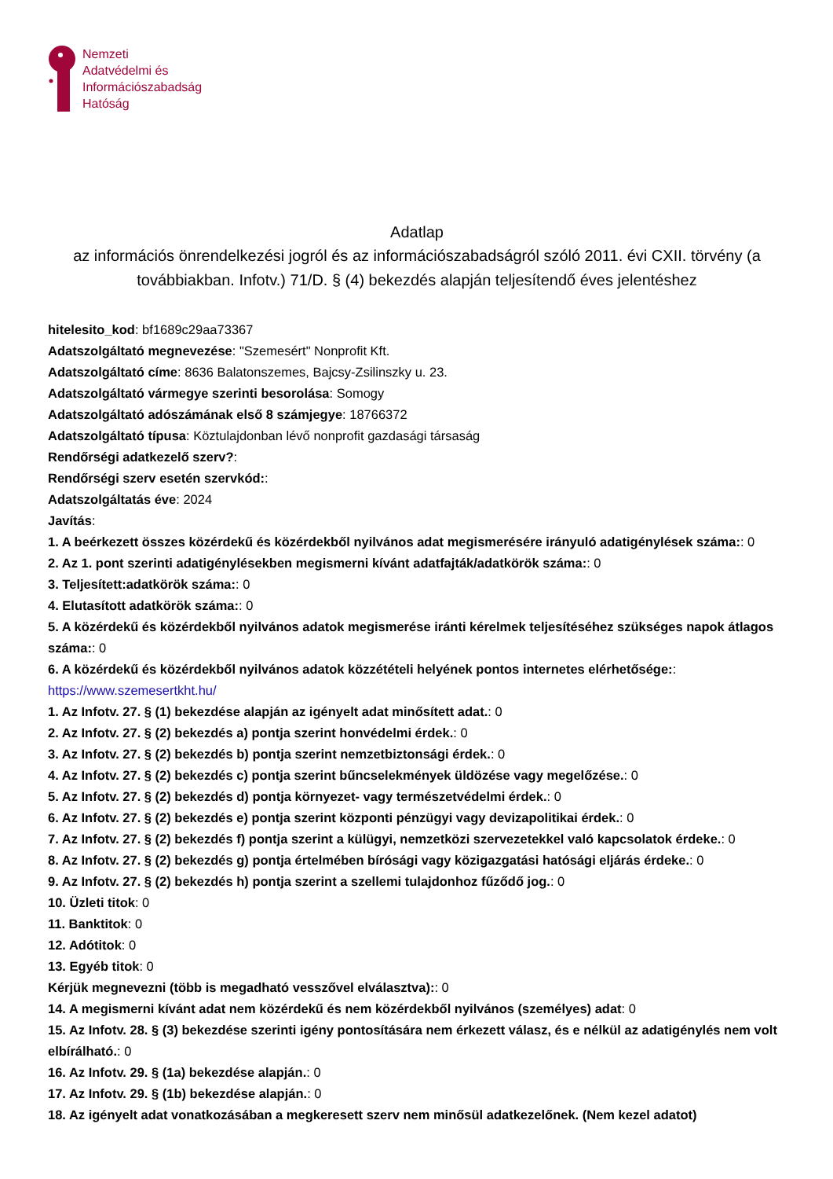Nemzeti
Adatvédelmi és
Információszabadság
Hatóság
Adatlap
az információs önrendelkezési jogról és az információszabadságról szóló 2011. évi CXII. törvény (a továbbiakban. Infotv.) 71/D. § (4) bekezdés alapján teljesítendő éves jelentéshez
hitelesito_kod: bf1689c29aa73367
Adatszolgáltató megnevezése: "Szemesért" Nonprofit Kft.
Adatszolgáltató címe: 8636 Balatonszemes, Bajcsy-Zsilinszky u. 23.
Adatszolgáltató vármegye szerinti besorolása: Somogy
Adatszolgáltató adószámának első 8 számjegye: 18766372
Adatszolgáltató típusa: Köztulajdonban lévő nonprofit gazdasági társaság
Rendőrségi adatkezelő szerv?:
Rendőrségi szerv esetén szervkód::
Adatszolgáltatás éve: 2024
Javítás:
1. A beérkezett összes közérdekű és közérdekből nyilvános adat megismerésére irányuló adatigénylések száma:: 0
2. Az 1. pont szerinti adatigénylésekben megismerni kívánt adatfajták/adatkörök száma:: 0
3. Teljesített:adatkörök száma:: 0
4. Elutasított adatkörök száma:: 0
5. A közérdekű és közérdekből nyilvános adatok megismerése iránti kérelmek teljesítéséhez szükséges napok átlagos száma:: 0
6. A közérdekű és közérdekből nyilvános adatok közzétételi helyének pontos internetes elérhetősége:: https://www.szemesertkht.hu/
1. Az Infotv. 27. § (1) bekezdése alapján az igényelt adat minősített adat.: 0
2. Az Infotv. 27. § (2) bekezdés a) pontja szerint honvédelmi érdek.: 0
3. Az Infotv. 27. § (2) bekezdés b) pontja szerint nemzetbiztonsági érdek.: 0
4. Az Infotv. 27. § (2) bekezdés c) pontja szerint bűncselekmények üldözése vagy megelőzése.: 0
5. Az Infotv. 27. § (2) bekezdés d) pontja környezet- vagy természetvédelmi érdek.: 0
6. Az Infotv. 27. § (2) bekezdés e) pontja szerint központi pénzügyi vagy devizapolitikai érdek.: 0
7. Az Infotv. 27. § (2) bekezdés f) pontja szerint a külügyi, nemzetközi szervezetekkel való kapcsolatok érdeke.: 0
8. Az Infotv. 27. § (2) bekezdés g) pontja értelmében bírósági vagy közigazgatási hatósági eljárás érdeke.: 0
9. Az Infotv. 27. § (2) bekezdés h) pontja szerint a szellemi tulajdonhoz fűződő jog.: 0
10. Üzleti titok: 0
11. Banktitok: 0
12. Adótitok: 0
13. Egyéb titok: 0
Kérjük megnevezni (több is megadható vesszővel elválasztva):: 0
14. A megismerni kívánt adat nem közérdekű és nem közérdekből nyilvános (személyes) adat: 0
15. Az Infotv. 28. § (3) bekezdése szerinti igény pontosítására nem érkezett válasz, és e nélkül az adatigénylés nem volt elbírálható.: 0
16. Az Infotv. 29. § (1a) bekezdése alapján.: 0
17. Az Infotv. 29. § (1b) bekezdése alapján.: 0
18. Az igényelt adat vonatkozásában a megkeresett szerv nem minősül adatkezelőnek. (Nem kezel adatot)